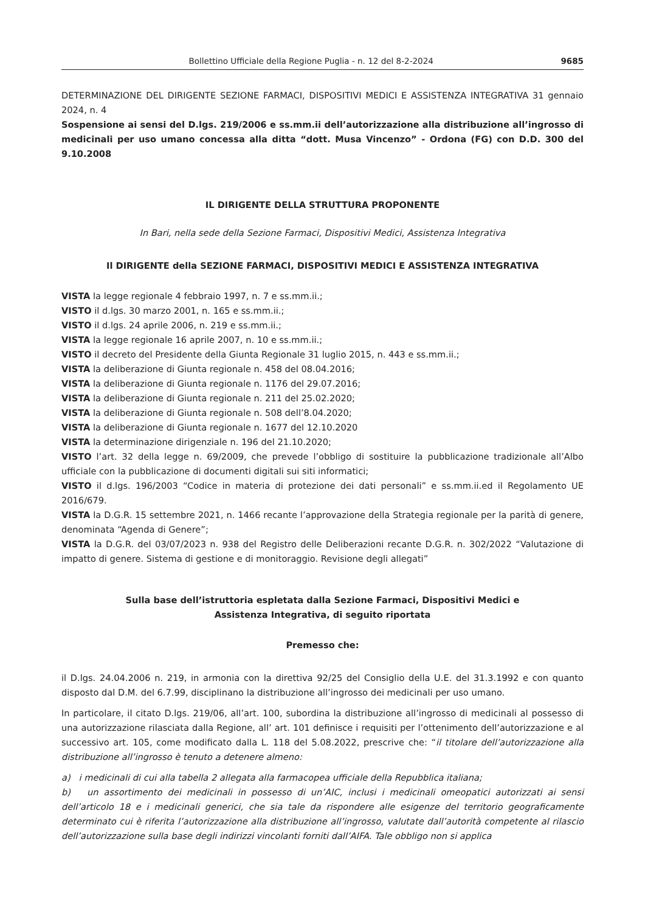Bollettino Ufficiale della Regione Puglia - n. 12 del 8-2-2024 9685
DETERMINAZIONE DEL DIRIGENTE SEZIONE FARMACI, DISPOSITIVI MEDICI E ASSISTENZA INTEGRATIVA 31 gennaio 2024, n. 4
Sospensione ai sensi del D.lgs. 219/2006 e ss.mm.ii dell’autorizzazione alla distribuzione all’ingrosso di medicinali per uso umano concessa alla ditta “dott. Musa Vincenzo” - Ordona (FG) con D.D. 300 del 9.10.2008
IL DIRIGENTE DELLA STRUTTURA PROPONENTE
In Bari, nella sede della Sezione Farmaci, Dispositivi Medici, Assistenza Integrativa
Il DIRIGENTE della SEZIONE FARMACI, DISPOSITIVI MEDICI E ASSISTENZA INTEGRATIVA
VISTA la legge regionale 4 febbraio 1997, n. 7 e ss.mm.ii.;
VISTO il d.lgs. 30 marzo 2001, n. 165 e ss.mm.ii.;
VISTO il d.lgs. 24 aprile 2006, n. 219 e ss.mm.ii.;
VISTA la legge regionale 16 aprile 2007, n. 10 e ss.mm.ii.;
VISTO il decreto del Presidente della Giunta Regionale 31 luglio 2015, n. 443 e ss.mm.ii.;
VISTA la deliberazione di Giunta regionale n. 458 del 08.04.2016;
VISTA la deliberazione di Giunta regionale n. 1176 del 29.07.2016;
VISTA la deliberazione di Giunta regionale n. 211 del 25.02.2020;
VISTA la deliberazione di Giunta regionale n. 508 dell’8.04.2020;
VISTA la deliberazione di Giunta regionale n. 1677 del 12.10.2020
VISTA la determinazione dirigenziale n. 196 del 21.10.2020;
VISTO l’art. 32 della legge n. 69/2009, che prevede l’obbligo di sostituire la pubblicazione tradizionale all’Albo ufficiale con la pubblicazione di documenti digitali sui siti informatici;
VISTO il d.lgs. 196/2003 “Codice in materia di protezione dei dati personali” e ss.mm.ii.ed il Regolamento UE 2016/679.
VISTA la D.G.R. 15 settembre 2021, n. 1466 recante l’approvazione della Strategia regionale per la parità di genere, denominata “Agenda di Genere”;
VISTA la D.G.R. del 03/07/2023 n. 938 del Registro delle Deliberazioni recante D.G.R. n. 302/2022 “Valutazione di impatto di genere. Sistema di gestione e di monitoraggio. Revisione degli allegati”
Sulla base dell’istruttoria espletata dalla Sezione Farmaci, Dispositivi Medici e
Assistenza Integrativa, di seguito riportata
Premesso che:
il D.lgs. 24.04.2006 n. 219, in armonia con la direttiva 92/25 del Consiglio della U.E. del 31.3.1992 e con quanto disposto dal D.M. del 6.7.99, disciplinano la distribuzione all’ingrosso dei medicinali per uso umano.
In particolare, il citato D.lgs. 219/06, all’art. 100, subordina la distribuzione all’ingrosso di medicinali al possesso di una autorizzazione rilasciata dalla Regione, all’ art. 101 definisce i requisiti per l’ottenimento dell’autorizzazione e al successivo art. 105, come modificato dalla L. 118 del 5.08.2022, prescrive che: “il titolare dell’autorizzazione alla distribuzione all’ingrosso è tenuto a detenere almeno:
a) i medicinali di cui alla tabella 2 allegata alla farmacopea ufficiale della Repubblica italiana;
b) un assortimento dei medicinali in possesso di un’AIC, inclusi i medicinali omeopatici autorizzati ai sensi dell’articolo 18 e i medicinali generici, che sia tale da rispondere alle esigenze del territorio geograficamente determinato cui è riferita l’autorizzazione alla distribuzione all’ingrosso, valutate dall’autorità competente al rilascio dell’autorizzazione sulla base degli indirizzi vincolanti forniti dall’AIFA. Tale obbligo non si applica